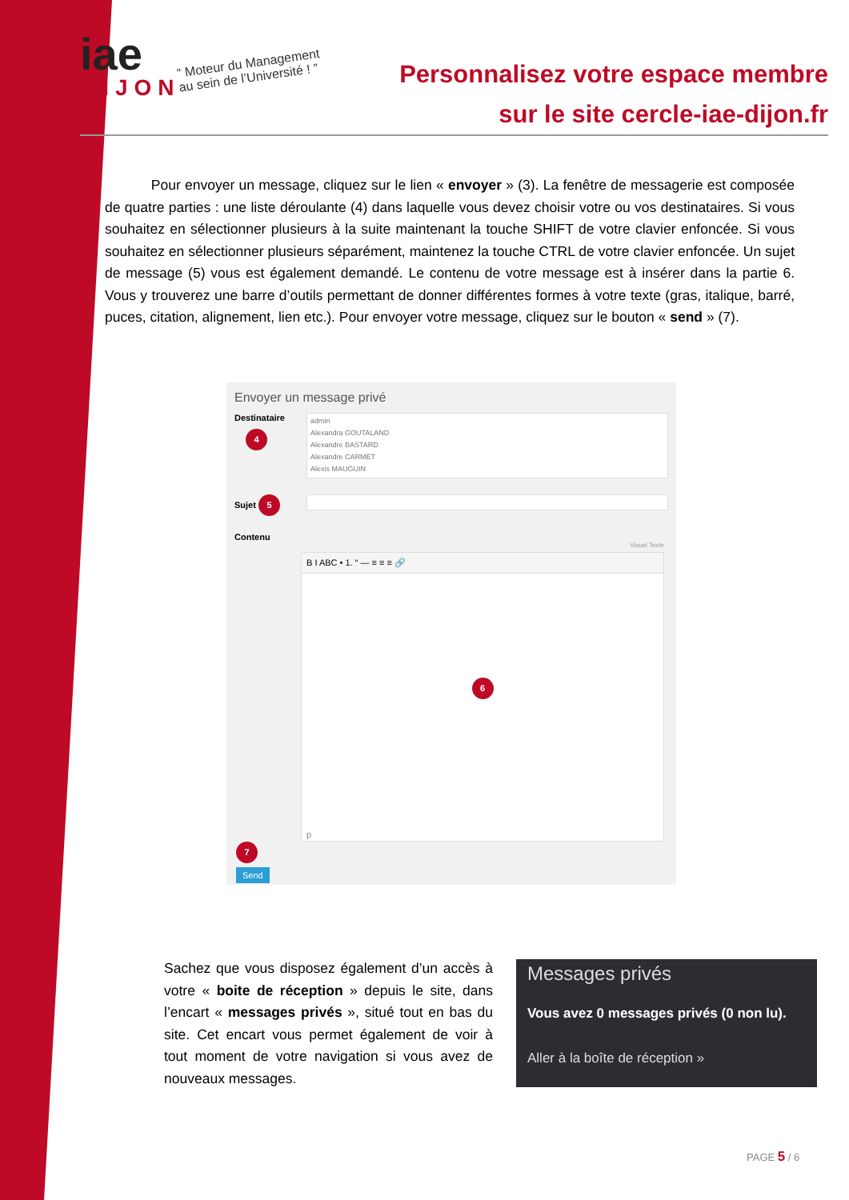iae
DIJON
“ Moteur du Management
au sein de l’Université ! ”
Personnalisez votre espace membre
sur le site cercle-iae-dijon.fr
Pour envoyer un message, cliquez sur le lien « envoyer » (3). La fenêtre de messagerie est composée de quatre parties : une liste déroulante (4) dans laquelle vous devez choisir votre ou vos destinataires. Si vous souhaitez en sélectionner plusieurs à la suite maintenant la touche SHIFT de votre clavier enfoncée. Si vous souhaitez en sélectionner plusieurs séparément, maintenez la touche CTRL de votre clavier enfoncée. Un sujet de message (5) vous est également demandé. Le contenu de votre message est à insérer dans la partie 6. Vous y trouverez une barre d’outils permettant de donner différentes formes à votre texte (gras, italique, barré, puces, citation, alignement, lien etc.). Pour envoyer votre message, cliquez sur le bouton « send » (7).
Envoyer un message privé
Destinataire
4
admin
Alexandra GOUTALAND
Alexandre BASTARD
Alexandre CARMET
Alexis MAUGUIN
Sujet 5
Contenu
Visuel Texte
B I ABC • 1. “ — ≡ ≡ ≡ 🔗
6
p
7
Send
Sachez que vous disposez également d’un accès à votre « boite de réception » depuis le site, dans l’encart « messages privés », situé tout en bas du site. Cet encart vous permet également de voir à tout moment de votre navigation si vous avez de nouveaux messages.
Messages privés
Vous avez 0 messages privés (0 non lu).
Aller à la boîte de réception »
PAGE 5 / 6